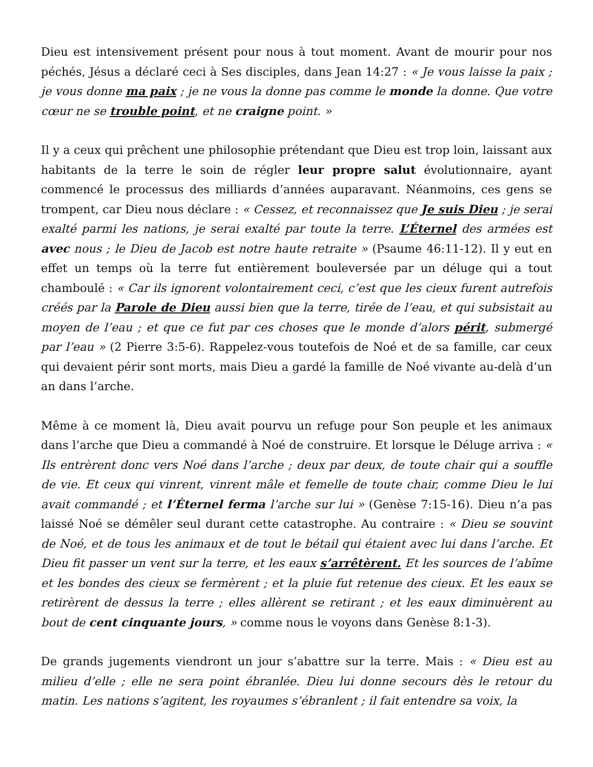Dieu est intensivement présent pour nous à tout moment. Avant de mourir pour nos péchés, Jésus a déclaré ceci à Ses disciples, dans Jean 14:27 : « Je vous laisse la paix ; je vous donne ma paix ; je ne vous la donne pas comme le monde la donne. Que votre cœur ne se trouble point, et ne craigne point. »
Il y a ceux qui prêchent une philosophie prétendant que Dieu est trop loin, laissant aux habitants de la terre le soin de régler leur propre salut évolutionnaire, ayant commencé le processus des milliards d’années auparavant. Néanmoins, ces gens se trompent, car Dieu nous déclare : « Cessez, et reconnaissez que Je suis Dieu ; je serai exalté parmi les nations, je serai exalté par toute la terre. L’Éternel des armées est avec nous ; le Dieu de Jacob est notre haute retraite » (Psaume 46:11-12). Il y eut en effet un temps où la terre fut entièrement bouleversée par un déluge qui a tout chamboulé : « Car ils ignorent volontairement ceci, c’est que les cieux furent autrefois créés par la Parole de Dieu aussi bien que la terre, tirée de l’eau, et qui subsistait au moyen de l’eau ; et que ce fut par ces choses que le monde d’alors périt, submergé par l’eau » (2 Pierre 3:5-6). Rappelez-vous toutefois de Noé et de sa famille, car ceux qui devaient périr sont morts, mais Dieu a gardé la famille de Noé vivante au-delà d’un an dans l’arche.
Même à ce moment là, Dieu avait pourvu un refuge pour Son peuple et les animaux dans l’arche que Dieu a commandé à Noé de construire. Et lorsque le Déluge arriva : « Ils entrèrent donc vers Noé dans l’arche ; deux par deux, de toute chair qui a souffle de vie. Et ceux qui vinrent, vinrent mâle et femelle de toute chair, comme Dieu le lui avait commandé ; et l’Éternel ferma l’arche sur lui » (Genèse 7:15-16). Dieu n’a pas laissé Noé se démêler seul durant cette catastrophe. Au contraire : « Dieu se souvint de Noé, et de tous les animaux et de tout le bétail qui étaient avec lui dans l’arche. Et Dieu fit passer un vent sur la terre, et les eaux s’arrêtèrent. Et les sources de l’abîme et les bondes des cieux se fermèrent ; et la pluie fut retenue des cieux. Et les eaux se retirèrent de dessus la terre ; elles allèrent se retirant ; et les eaux diminuèrent au bout de cent cinquante jours, » comme nous le voyons dans Genèse 8:1-3).
De grands jugements viendront un jour s’abattre sur la terre. Mais : « Dieu est au milieu d’elle ; elle ne sera point ébranlée. Dieu lui donne secours dès le retour du matin. Les nations s’agitent, les royaumes s’ébranlent ; il fait entendre sa voix, la